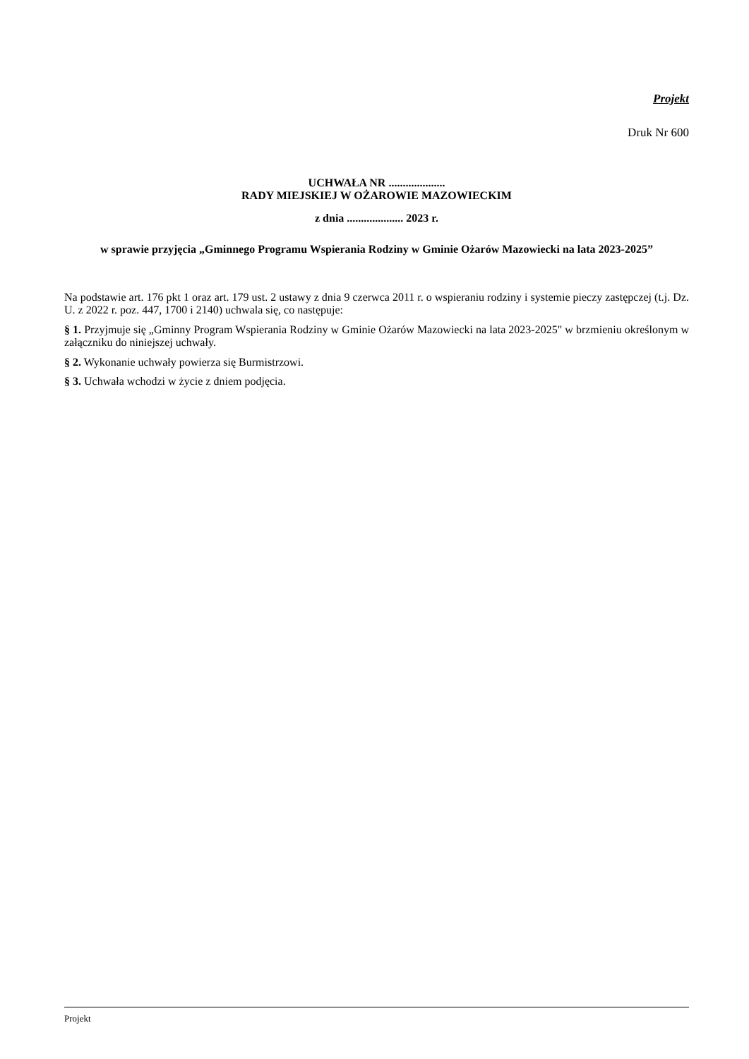Projekt
Druk Nr 600
UCHWAŁA NR ....................
RADY MIEJSKIEJ W OŻAROWIE MAZOWIECKIM
z dnia .................... 2023 r.
w sprawie przyjęcia „Gminnego Programu Wspierania Rodziny w Gminie Ożarów Mazowiecki na lata 2023-2025”
Na podstawie art. 176 pkt 1 oraz art. 179 ust. 2 ustawy z dnia 9 czerwca 2011 r. o wspieraniu rodziny i systemie pieczy zastępczej (t.j. Dz. U. z 2022 r. poz. 447, 1700 i 2140) uchwala się, co następuje:
§ 1. Przyjmuje się „Gminny Program Wspierania Rodziny w Gminie Ożarów Mazowiecki na lata 2023-2025" w brzmieniu określonym w załączniku do niniejszej uchwały.
§ 2. Wykonanie uchwały powierza się Burmistrzowi.
§ 3. Uchwała wchodzi w życie z dniem podjęcia.
Projekt